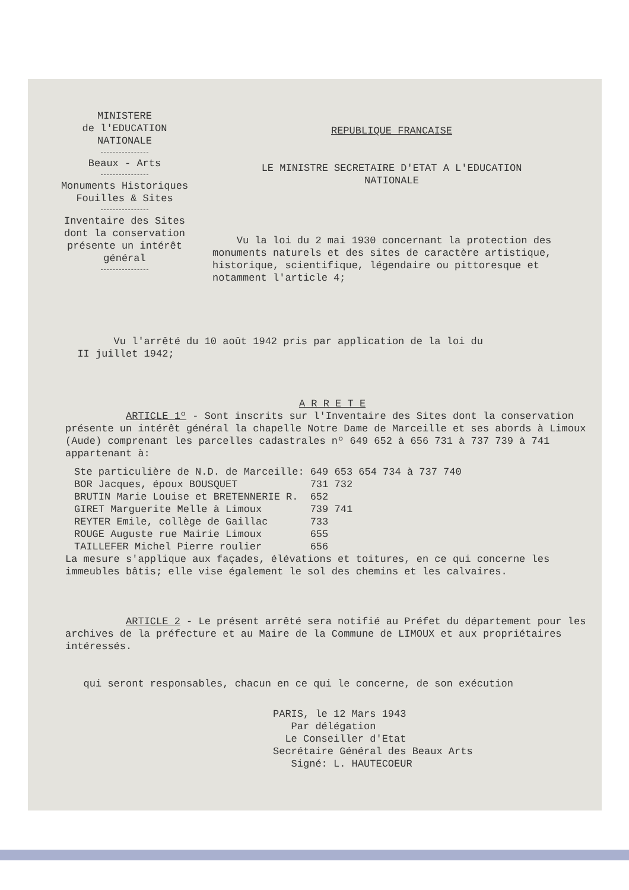MINISTERE
de l'EDUCATION
NATIONALE
Beaux - Arts
Monuments Historiques
Fouilles & Sites
Inventaire des Sites
dont la conservation
présente un intérêt
général
REPUBLIQUE FRANCAISE
LE MINISTRE SECRETAIRE D'ETAT A L'EDUCATION
NATIONALE
Vu la loi du 2 mai 1930 concernant la protection des monuments naturels et des sites de caractère artistique, historique, scientifique, légendaire ou pittoresque et notamment l'article 4;
Vu l'arrêté du 10 août 1942 pris par application de la loi du
II juillet 1942;
A R R E T E
ARTICLE 1º - Sont inscrits sur l'Inventaire des Sites dont la conservation présente un intérêt général la chapelle Notre Dame de Marceille et ses abords à Limoux (Aude) comprenant les parcelles cadastrales nº 649 652 à 656 731 à 737 739 à 741 appartenant à:
| Ste particulière de N.D. de Marceille: | 649 653 654 734 à 737 740 |
| BOR Jacques, époux BOUSQUET | 731 732 |
| BRUTIN Marie Louise et BRETENNERIE R. | 652 |
| GIRET Marguerite Melle à Limoux | 739 741 |
| REYTER Emile, collège de Gaillac | 733 |
| ROUGE Auguste rue Mairie Limoux | 655 |
| TAILLEFER Michel Pierre roulier | 656 |
La mesure s'applique aux façades, élévations et toitures, en ce qui concerne les immeubles bâtis; elle vise également le sol des chemins et les calvaires.
ARTICLE 2 - Le présent arrêté sera notifié au Préfet du département pour les archives de la préfecture et au Maire de la Commune de LIMOUX et aux propriétaires intéressés.
qui seront responsables, chacun en ce qui le concerne, de son exécution
PARIS, le 12 Mars 1943
Par délégation
Le Conseiller d'Etat
Secrétaire Général des Beaux Arts
Signé: L. HAUTECOEUR